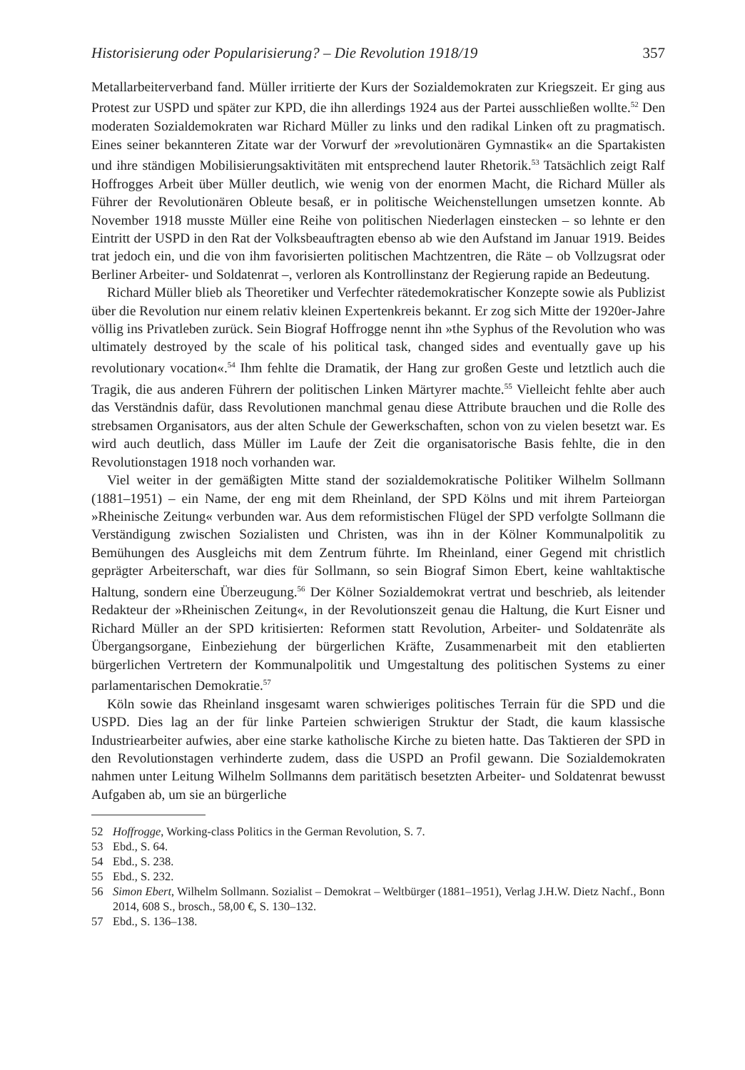Historisierung oder Popularisierung? – Die Revolution 1918/19 357
Metallarbeiterverband fand. Müller irritierte der Kurs der Sozialdemokraten zur Kriegszeit. Er ging aus Protest zur USPD und später zur KPD, die ihn allerdings 1924 aus der Partei ausschließen wollte.<sup>52</sup> Den moderaten Sozialdemokraten war Richard Müller zu links und den radikal Linken oft zu pragmatisch. Eines seiner bekannteren Zitate war der Vorwurf der »revolutionären Gymnastik« an die Spartakisten und ihre ständigen Mobilisierungsaktivitäten mit entsprechend lauter Rhetorik.<sup>53</sup> Tatsächlich zeigt Ralf Hoffrogges Arbeit über Müller deutlich, wie wenig von der enormen Macht, die Richard Müller als Führer der Revolutionären Obleute besaß, er in politische Weichenstellungen umsetzen konnte. Ab November 1918 musste Müller eine Reihe von politischen Niederlagen einstecken – so lehnte er den Eintritt der USPD in den Rat der Volksbeauftragten ebenso ab wie den Aufstand im Januar 1919. Beides trat jedoch ein, und die von ihm favorisierten politischen Machtzentren, die Räte – ob Vollzugsrat oder Berliner Arbeiter- und Soldatenrat –, verloren als Kontrollinstanz der Regierung rapide an Bedeutung.
Richard Müller blieb als Theoretiker und Verfechter rätedemokratischer Konzepte sowie als Publizist über die Revolution nur einem relativ kleinen Expertenkreis bekannt. Er zog sich Mitte der 1920er-Jahre völlig ins Privatleben zurück. Sein Biograf Hoffrogge nennt ihn »the Syphus of the Revolution who was ultimately destroyed by the scale of his political task, changed sides and eventually gave up his revolutionary vocation«.<sup>54</sup> Ihm fehlte die Dramatik, der Hang zur großen Geste und letztlich auch die Tragik, die aus anderen Führern der politischen Linken Märtyrer machte.<sup>55</sup> Vielleicht fehlte aber auch das Verständnis dafür, dass Revolutionen manchmal genau diese Attribute brauchen und die Rolle des strebsamen Organisators, aus der alten Schule der Gewerkschaften, schon von zu vielen besetzt war. Es wird auch deutlich, dass Müller im Laufe der Zeit die organisatorische Basis fehlte, die in den Revolutionstagen 1918 noch vorhanden war.
Viel weiter in der gemäßigten Mitte stand der sozialdemokratische Politiker Wilhelm Sollmann (1881–1951) – ein Name, der eng mit dem Rheinland, der SPD Kölns und mit ihrem Parteiorgan »Rheinische Zeitung« verbunden war. Aus dem reformistischen Flügel der SPD verfolgte Sollmann die Verständigung zwischen Sozialisten und Christen, was ihn in der Kölner Kommunalpolitik zu Bemühungen des Ausgleichs mit dem Zentrum führte. Im Rheinland, einer Gegend mit christlich geprägter Arbeiterschaft, war dies für Sollmann, so sein Biograf Simon Ebert, keine wahltaktische Haltung, sondern eine Überzeugung.<sup>56</sup> Der Kölner Sozialdemokrat vertrat und beschrieb, als leitender Redakteur der »Rheinischen Zeitung«, in der Revolutionszeit genau die Haltung, die Kurt Eisner und Richard Müller an der SPD kritisierten: Reformen statt Revolution, Arbeiter- und Soldatenräte als Übergangsorgane, Einbeziehung der bürgerlichen Kräfte, Zusammenarbeit mit den etablierten bürgerlichen Vertretern der Kommunalpolitik und Umgestaltung des politischen Systems zu einer parlamentarischen Demokratie.<sup>57</sup>
Köln sowie das Rheinland insgesamt waren schwieriges politisches Terrain für die SPD und die USPD. Dies lag an der für linke Parteien schwierigen Struktur der Stadt, die kaum klassische Industriearbeiter aufwies, aber eine starke katholische Kirche zu bieten hatte. Das Taktieren der SPD in den Revolutionstagen verhinderte zudem, dass die USPD an Profil gewann. Die Sozialdemokraten nahmen unter Leitung Wilhelm Sollmanns dem paritätisch besetzten Arbeiter- und Soldatenrat bewusst Aufgaben ab, um sie an bürgerliche
52 Hoffrogge, Working-class Politics in the German Revolution, S. 7.
53 Ebd., S. 64.
54 Ebd., S. 238.
55 Ebd., S. 232.
56 Simon Ebert, Wilhelm Sollmann. Sozialist – Demokrat – Weltbürger (1881–1951), Verlag J.H.W. Dietz Nachf., Bonn 2014, 608 S., brosch., 58,00 €, S. 130–132.
57 Ebd., S. 136–138.